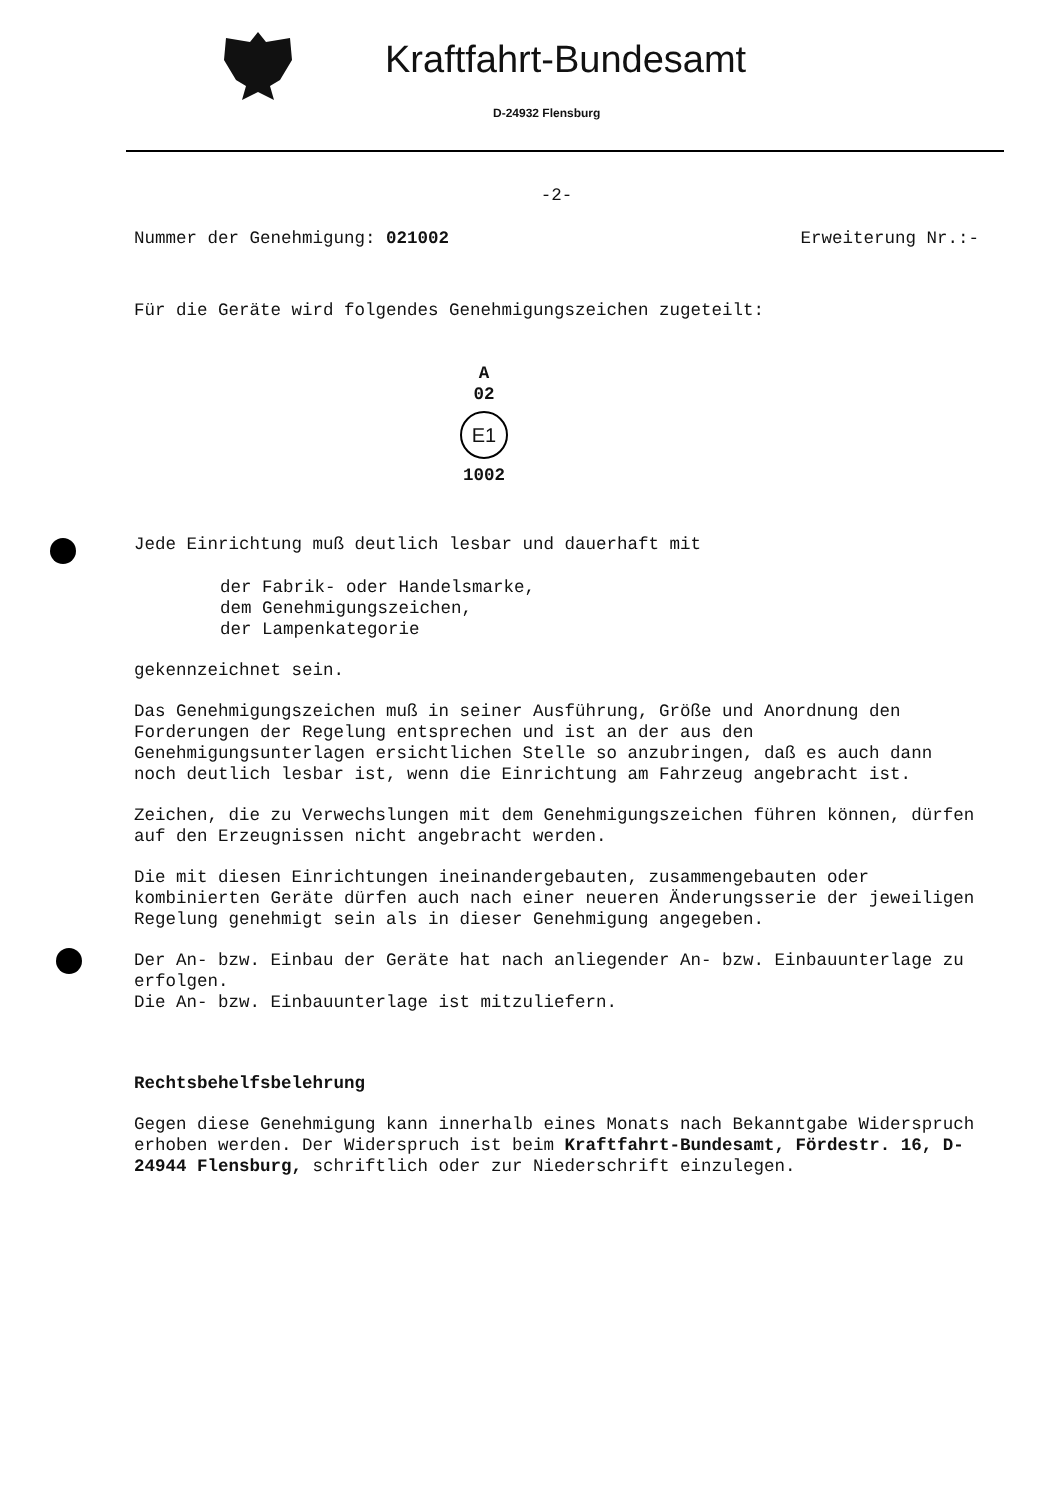Kraftfahrt-Bundesamt
D-24932 Flensburg
-2-
Nummer der Genehmigung: 021002 Erweiterung Nr.:-
Für die Geräte wird folgendes Genehmigungszeichen zugeteilt:
A
02
E1
1002
Jede Einrichtung muß deutlich lesbar und dauerhaft mit
der Fabrik- oder Handelsmarke,
dem Genehmigungszeichen,
der Lampenkategorie
gekennzeichnet sein.
Das Genehmigungszeichen muß in seiner Ausführung, Größe und Anordnung den Forderungen der Regelung entsprechen und ist an der aus den Genehmigungsunterlagen ersichtlichen Stelle so anzubringen, daß es auch dann noch deutlich lesbar ist, wenn die Einrichtung am Fahrzeug angebracht ist.
Zeichen, die zu Verwechslungen mit dem Genehmigungszeichen führen können, dürfen auf den Erzeugnissen nicht angebracht werden.
Die mit diesen Einrichtungen ineinandergebauten, zusammengebauten oder kombinierten Geräte dürfen auch nach einer neueren Änderungsserie der jeweiligen Regelung genehmigt sein als in dieser Genehmigung angegeben.
Der An- bzw. Einbau der Geräte hat nach anliegender An- bzw. Einbauunterlage zu erfolgen.
Die An- bzw. Einbauunterlage ist mitzuliefern.
Rechtsbehelfsbelehrung
Gegen diese Genehmigung kann innerhalb eines Monats nach Bekanntgabe Widerspruch erhoben werden. Der Widerspruch ist beim Kraftfahrt-Bundesamt, Fördestr. 16, D-24944 Flensburg, schriftlich oder zur Niederschrift einzulegen.